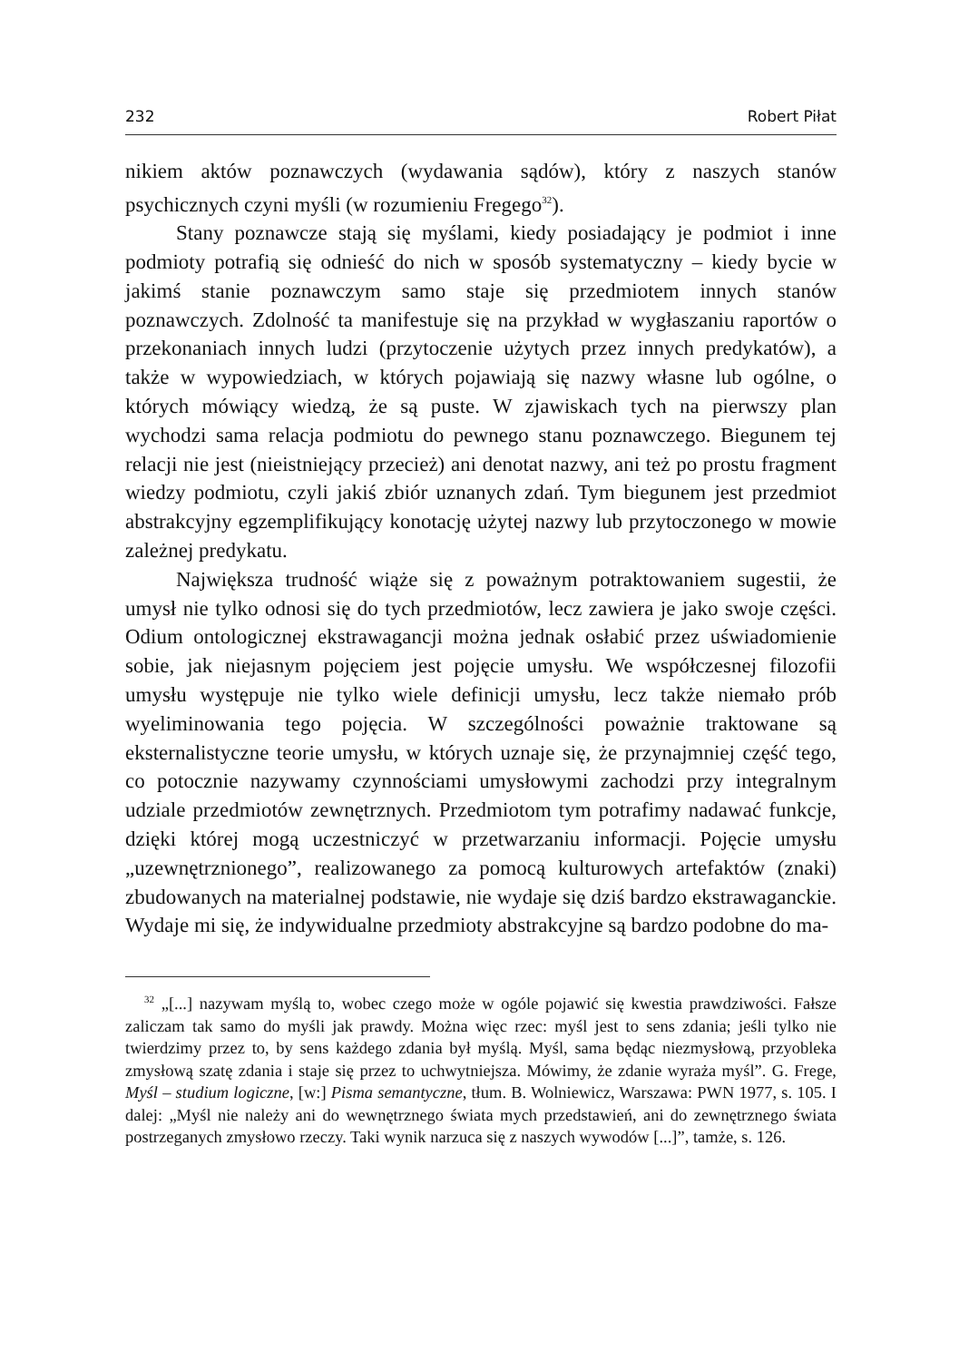232 Robert Piłat
nikiem aktów poznawczych (wydawania sądów), który z naszych stanów psychicznych czyni myśli (w rozumieniu Fregego<sup>32</sup>).
Stany poznawcze stają się myślami, kiedy posiadający je podmiot i inne podmioty potrafią się odnieść do nich w sposób systematyczny – kiedy bycie w jakimś stanie poznawczym samo staje się przedmiotem innych stanów poznawczych. Zdolność ta manifestuje się na przykład w wygłaszaniu raportów o przekonaniach innych ludzi (przytoczenie użytych przez innych predykatów), a także w wypowiedziach, w których pojawiają się nazwy własne lub ogólne, o których mówiący wiedzą, że są puste. W zjawiskach tych na pierwszy plan wychodzi sama relacja podmiotu do pewnego stanu poznawczego. Biegunem tej relacji nie jest (nieistniejący przecież) ani denotat nazwy, ani też po prostu fragment wiedzy podmiotu, czyli jakiś zbiór uznanych zdań. Tym biegunem jest przedmiot abstrakcyjny egzemplifikujący konotację użytej nazwy lub przytoczonego w mowie zależnej predykatu.
Największa trudność wiąże się z poważnym potraktowaniem sugestii, że umysł nie tylko odnosi się do tych przedmiotów, lecz zawiera je jako swoje części. Odium ontologicznej ekstrawagancji można jednak osłabić przez uświadomienie sobie, jak niejasnym pojęciem jest pojęcie umysłu. We współczesnej filozofii umysłu występuje nie tylko wiele definicji umysłu, lecz także niemało prób wyeliminowania tego pojęcia. W szczególności poważnie traktowane są eksternalistyczne teorie umysłu, w których uznaje się, że przynajmniej część tego, co potocznie nazywamy czynnościami umysłowymi zachodzi przy integralnym udziale przedmiotów zewnętrznych. Przedmiotom tym potrafimy nadawać funkcje, dzięki której mogą uczestniczyć w przetwarzaniu informacji. Pojęcie umysłu „uzewnętrznionego”, realizowanego za pomocą kulturowych artefaktów (znaki) zbudowanych na materialnej podstawie, nie wydaje się dziś bardzo ekstrawaganckie. Wydaje mi się, że indywidualne przedmioty abstrakcyjne są bardzo podobne do ma-
<sup>32</sup> „[...] nazywam myślą to, wobec czego może w ogóle pojawić się kwestia prawdziwości. Fałsze zaliczam tak samo do myśli jak prawdy. Można więc rzec: myśl jest to sens zdania; jeśli tylko nie twierdzimy przez to, by sens każdego zdania był myślą. Myśl, sama będąc niezmysłową, przyobleka zmysłową szatę zdania i staje się przez to uchwytniejsza. Mówimy, że zdanie wyraża myśl”. G. Frege, Myśl – studium logiczne, [w:] Pisma semantyczne, tłum. B. Wolniewicz, Warszawa: PWN 1977, s. 105. I dalej: „Myśl nie należy ani do wewnętrznego świata mych przedstawień, ani do zewnętrznego świata postrzeganych zmysłowo rzeczy. Taki wynik narzuca się z naszych wywodów [...]”, tamże, s. 126.